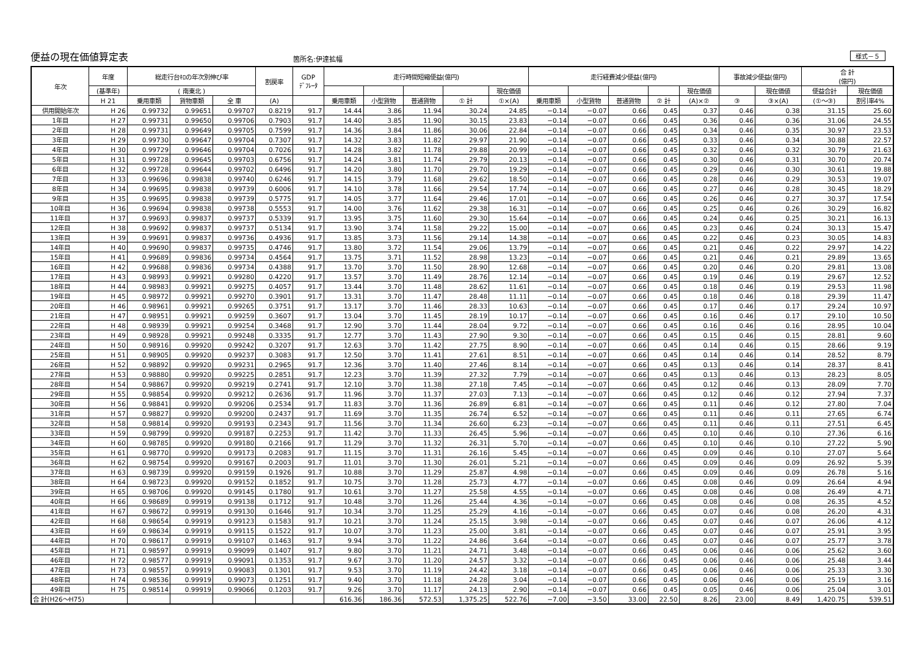便益の現在価値算定表 箇所名:伊達拡幅 様式－５
| 年次 | 年度 | 総走行台ｷﾛの年次別伸び率 | | | 割戻率 | GDP ﾃﾞﾌﾚｰﾀ | 走行時間短縮便益(億円) | | | | | 走行経費減少便益(億円) | | | | | 事故減少便益(億円) | | 合 計 (億円) | |
| --- | --- | --- | --- | --- | --- | --- | --- | --- | --- | --- | --- | --- | --- | --- | --- | --- | --- | --- | --- | --- |
| | (基準年) | ( 南東北 ) | | | | | | | | | 現在価値 | | | | | 現在価値 | | 現在価値 | 便益合計 | 現在価値 |
| | H 21 | 乗用車類 | 貨物車類 | 全 車 | (A) | | 乗用車類 | 小型貨物 | 普通貨物 | ① 計 | ①×(A) | 乗用車類 | 小型貨物 | 普通貨物 | ② 計 | (A)×② | ③ | ③×(A) | (①～③) | 割引率4% |
| 供用開始年次 | H 26 | 0.99732 | 0.99651 | 0.99707 | 0.8219 | 91.7 | 14.44 | 3.86 | 11.94 | 30.24 | 24.85 | −0.14 | −0.07 | 0.66 | 0.45 | 0.37 | 0.46 | 0.38 | 31.15 | 25.60 |
| 1年目 | H 27 | 0.99731 | 0.99650 | 0.99706 | 0.7903 | 91.7 | 14.40 | 3.85 | 11.90 | 30.15 | 23.83 | −0.14 | −0.07 | 0.66 | 0.45 | 0.36 | 0.46 | 0.36 | 31.06 | 24.55 |
| 2年目 | H 28 | 0.99731 | 0.99649 | 0.99705 | 0.7599 | 91.7 | 14.36 | 3.84 | 11.86 | 30.06 | 22.84 | −0.14 | −0.07 | 0.66 | 0.45 | 0.34 | 0.46 | 0.35 | 30.97 | 23.53 |
| 3年目 | H 29 | 0.99730 | 0.99647 | 0.99704 | 0.7307 | 91.7 | 14.32 | 3.83 | 11.82 | 29.97 | 21.90 | −0.14 | −0.07 | 0.66 | 0.45 | 0.33 | 0.46 | 0.34 | 30.88 | 22.57 |
| 4年目 | H 30 | 0.99729 | 0.99646 | 0.99704 | 0.7026 | 91.7 | 14.28 | 3.82 | 11.78 | 29.88 | 20.99 | −0.14 | −0.07 | 0.66 | 0.45 | 0.32 | 0.46 | 0.32 | 30.79 | 21.63 |
| 5年目 | H 31 | 0.99728 | 0.99645 | 0.99703 | 0.6756 | 91.7 | 14.24 | 3.81 | 11.74 | 29.79 | 20.13 | −0.14 | −0.07 | 0.66 | 0.45 | 0.30 | 0.46 | 0.31 | 30.70 | 20.74 |
| 6年目 | H 32 | 0.99728 | 0.99644 | 0.99702 | 0.6496 | 91.7 | 14.20 | 3.80 | 11.70 | 29.70 | 19.29 | −0.14 | −0.07 | 0.66 | 0.45 | 0.29 | 0.46 | 0.30 | 30.61 | 19.88 |
| 7年目 | H 33 | 0.99696 | 0.99838 | 0.99740 | 0.6246 | 91.7 | 14.15 | 3.79 | 11.68 | 29.62 | 18.50 | −0.14 | −0.07 | 0.66 | 0.45 | 0.28 | 0.46 | 0.29 | 30.53 | 19.07 |
| 8年目 | H 34 | 0.99695 | 0.99838 | 0.99739 | 0.6006 | 91.7 | 14.10 | 3.78 | 11.66 | 29.54 | 17.74 | −0.14 | −0.07 | 0.66 | 0.45 | 0.27 | 0.46 | 0.28 | 30.45 | 18.29 |
| 9年目 | H 35 | 0.99695 | 0.99838 | 0.99739 | 0.5775 | 91.7 | 14.05 | 3.77 | 11.64 | 29.46 | 17.01 | −0.14 | −0.07 | 0.66 | 0.45 | 0.26 | 0.46 | 0.27 | 30.37 | 17.54 |
| 10年目 | H 36 | 0.99694 | 0.99838 | 0.99738 | 0.5553 | 91.7 | 14.00 | 3.76 | 11.62 | 29.38 | 16.31 | −0.14 | −0.07 | 0.66 | 0.45 | 0.25 | 0.46 | 0.26 | 30.29 | 16.82 |
| 11年目 | H 37 | 0.99693 | 0.99837 | 0.99737 | 0.5339 | 91.7 | 13.95 | 3.75 | 11.60 | 29.30 | 15.64 | −0.14 | −0.07 | 0.66 | 0.45 | 0.24 | 0.46 | 0.25 | 30.21 | 16.13 |
| 12年目 | H 38 | 0.99692 | 0.99837 | 0.99737 | 0.5134 | 91.7 | 13.90 | 3.74 | 11.58 | 29.22 | 15.00 | −0.14 | −0.07 | 0.66 | 0.45 | 0.23 | 0.46 | 0.24 | 30.13 | 15.47 |
| 13年目 | H 39 | 0.99691 | 0.99837 | 0.99736 | 0.4936 | 91.7 | 13.85 | 3.73 | 11.56 | 29.14 | 14.38 | −0.14 | −0.07 | 0.66 | 0.45 | 0.22 | 0.46 | 0.23 | 30.05 | 14.83 |
| 14年目 | H 40 | 0.99690 | 0.99837 | 0.99735 | 0.4746 | 91.7 | 13.80 | 3.72 | 11.54 | 29.06 | 13.79 | −0.14 | −0.07 | 0.66 | 0.45 | 0.21 | 0.46 | 0.22 | 29.97 | 14.22 |
| 15年目 | H 41 | 0.99689 | 0.99836 | 0.99734 | 0.4564 | 91.7 | 13.75 | 3.71 | 11.52 | 28.98 | 13.23 | −0.14 | −0.07 | 0.66 | 0.45 | 0.21 | 0.46 | 0.21 | 29.89 | 13.65 |
| 16年目 | H 42 | 0.99688 | 0.99836 | 0.99734 | 0.4388 | 91.7 | 13.70 | 3.70 | 11.50 | 28.90 | 12.68 | −0.14 | −0.07 | 0.66 | 0.45 | 0.20 | 0.46 | 0.20 | 29.81 | 13.08 |
| 17年目 | H 43 | 0.98993 | 0.99921 | 0.99280 | 0.4220 | 91.7 | 13.57 | 3.70 | 11.49 | 28.76 | 12.14 | −0.14 | −0.07 | 0.66 | 0.45 | 0.19 | 0.46 | 0.19 | 29.67 | 12.52 |
| 18年目 | H 44 | 0.98983 | 0.99921 | 0.99275 | 0.4057 | 91.7 | 13.44 | 3.70 | 11.48 | 28.62 | 11.61 | −0.14 | −0.07 | 0.66 | 0.45 | 0.18 | 0.46 | 0.19 | 29.53 | 11.98 |
| 19年目 | H 45 | 0.98972 | 0.99921 | 0.99270 | 0.3901 | 91.7 | 13.31 | 3.70 | 11.47 | 28.48 | 11.11 | −0.14 | −0.07 | 0.66 | 0.45 | 0.18 | 0.46 | 0.18 | 29.39 | 11.47 |
| 20年目 | H 46 | 0.98961 | 0.99921 | 0.99265 | 0.3751 | 91.7 | 13.17 | 3.70 | 11.46 | 28.33 | 10.63 | −0.14 | −0.07 | 0.66 | 0.45 | 0.17 | 0.46 | 0.17 | 29.24 | 10.97 |
| 21年目 | H 47 | 0.98951 | 0.99921 | 0.99259 | 0.3607 | 91.7 | 13.04 | 3.70 | 11.45 | 28.19 | 10.17 | −0.14 | −0.07 | 0.66 | 0.45 | 0.16 | 0.46 | 0.17 | 29.10 | 10.50 |
| 22年目 | H 48 | 0.98939 | 0.99921 | 0.99254 | 0.3468 | 91.7 | 12.90 | 3.70 | 11.44 | 28.04 | 9.72 | −0.14 | −0.07 | 0.66 | 0.45 | 0.16 | 0.46 | 0.16 | 28.95 | 10.04 |
| 23年目 | H 49 | 0.98928 | 0.99921 | 0.99248 | 0.3335 | 91.7 | 12.77 | 3.70 | 11.43 | 27.90 | 9.30 | −0.14 | −0.07 | 0.66 | 0.45 | 0.15 | 0.46 | 0.15 | 28.81 | 9.60 |
| 24年目 | H 50 | 0.98916 | 0.99920 | 0.99242 | 0.3207 | 91.7 | 12.63 | 3.70 | 11.42 | 27.75 | 8.90 | −0.14 | −0.07 | 0.66 | 0.45 | 0.14 | 0.46 | 0.15 | 28.66 | 9.19 |
| 25年目 | H 51 | 0.98905 | 0.99920 | 0.99237 | 0.3083 | 91.7 | 12.50 | 3.70 | 11.41 | 27.61 | 8.51 | −0.14 | −0.07 | 0.66 | 0.45 | 0.14 | 0.46 | 0.14 | 28.52 | 8.79 |
| 26年目 | H 52 | 0.98892 | 0.99920 | 0.99231 | 0.2965 | 91.7 | 12.36 | 3.70 | 11.40 | 27.46 | 8.14 | −0.14 | −0.07 | 0.66 | 0.45 | 0.13 | 0.46 | 0.14 | 28.37 | 8.41 |
| 27年目 | H 53 | 0.98880 | 0.99920 | 0.99225 | 0.2851 | 91.7 | 12.23 | 3.70 | 11.39 | 27.32 | 7.79 | −0.14 | −0.07 | 0.66 | 0.45 | 0.13 | 0.46 | 0.13 | 28.23 | 8.05 |
| 28年目 | H 54 | 0.98867 | 0.99920 | 0.99219 | 0.2741 | 91.7 | 12.10 | 3.70 | 11.38 | 27.18 | 7.45 | −0.14 | −0.07 | 0.66 | 0.45 | 0.12 | 0.46 | 0.13 | 28.09 | 7.70 |
| 29年目 | H 55 | 0.98854 | 0.99920 | 0.99212 | 0.2636 | 91.7 | 11.96 | 3.70 | 11.37 | 27.03 | 7.13 | −0.14 | −0.07 | 0.66 | 0.45 | 0.12 | 0.46 | 0.12 | 27.94 | 7.37 |
| 30年目 | H 56 | 0.98841 | 0.99920 | 0.99206 | 0.2534 | 91.7 | 11.83 | 3.70 | 11.36 | 26.89 | 6.81 | −0.14 | −0.07 | 0.66 | 0.45 | 0.11 | 0.46 | 0.12 | 27.80 | 7.04 |
| 31年目 | H 57 | 0.98827 | 0.99920 | 0.99200 | 0.2437 | 91.7 | 11.69 | 3.70 | 11.35 | 26.74 | 6.52 | −0.14 | −0.07 | 0.66 | 0.45 | 0.11 | 0.46 | 0.11 | 27.65 | 6.74 |
| 32年目 | H 58 | 0.98814 | 0.99920 | 0.99193 | 0.2343 | 91.7 | 11.56 | 3.70 | 11.34 | 26.60 | 6.23 | −0.14 | −0.07 | 0.66 | 0.45 | 0.11 | 0.46 | 0.11 | 27.51 | 6.45 |
| 33年目 | H 59 | 0.98799 | 0.99920 | 0.99187 | 0.2253 | 91.7 | 11.42 | 3.70 | 11.33 | 26.45 | 5.96 | −0.14 | −0.07 | 0.66 | 0.45 | 0.10 | 0.46 | 0.10 | 27.36 | 6.16 |
| 34年目 | H 60 | 0.98785 | 0.99920 | 0.99180 | 0.2166 | 91.7 | 11.29 | 3.70 | 11.32 | 26.31 | 5.70 | −0.14 | −0.07 | 0.66 | 0.45 | 0.10 | 0.46 | 0.10 | 27.22 | 5.90 |
| 35年目 | H 61 | 0.98770 | 0.99920 | 0.99173 | 0.2083 | 91.7 | 11.15 | 3.70 | 11.31 | 26.16 | 5.45 | −0.14 | −0.07 | 0.66 | 0.45 | 0.09 | 0.46 | 0.10 | 27.07 | 5.64 |
| 36年目 | H 62 | 0.98754 | 0.99920 | 0.99167 | 0.2003 | 91.7 | 11.01 | 3.70 | 11.30 | 26.01 | 5.21 | −0.14 | −0.07 | 0.66 | 0.45 | 0.09 | 0.46 | 0.09 | 26.92 | 5.39 |
| 37年目 | H 63 | 0.98739 | 0.99920 | 0.99159 | 0.1926 | 91.7 | 10.88 | 3.70 | 11.29 | 25.87 | 4.98 | −0.14 | −0.07 | 0.66 | 0.45 | 0.09 | 0.46 | 0.09 | 26.78 | 5.16 |
| 38年目 | H 64 | 0.98723 | 0.99920 | 0.99152 | 0.1852 | 91.7 | 10.75 | 3.70 | 11.28 | 25.73 | 4.77 | −0.14 | −0.07 | 0.66 | 0.45 | 0.08 | 0.46 | 0.09 | 26.64 | 4.94 |
| 39年目 | H 65 | 0.98706 | 0.99920 | 0.99145 | 0.1780 | 91.7 | 10.61 | 3.70 | 11.27 | 25.58 | 4.55 | −0.14 | −0.07 | 0.66 | 0.45 | 0.08 | 0.46 | 0.08 | 26.49 | 4.71 |
| 40年目 | H 66 | 0.98689 | 0.99919 | 0.99138 | 0.1712 | 91.7 | 10.48 | 3.70 | 11.26 | 25.44 | 4.36 | −0.14 | −0.07 | 0.66 | 0.45 | 0.08 | 0.46 | 0.08 | 26.35 | 4.52 |
| 41年目 | H 67 | 0.98672 | 0.99919 | 0.99130 | 0.1646 | 91.7 | 10.34 | 3.70 | 11.25 | 25.29 | 4.16 | −0.14 | −0.07 | 0.66 | 0.45 | 0.07 | 0.46 | 0.08 | 26.20 | 4.31 |
| 42年目 | H 68 | 0.98654 | 0.99919 | 0.99123 | 0.1583 | 91.7 | 10.21 | 3.70 | 11.24 | 25.15 | 3.98 | −0.14 | −0.07 | 0.66 | 0.45 | 0.07 | 0.46 | 0.07 | 26.06 | 4.12 |
| 43年目 | H 69 | 0.98634 | 0.99919 | 0.99115 | 0.1522 | 91.7 | 10.07 | 3.70 | 11.23 | 25.00 | 3.81 | −0.14 | −0.07 | 0.66 | 0.45 | 0.07 | 0.46 | 0.07 | 25.91 | 3.95 |
| 44年目 | H 70 | 0.98617 | 0.99919 | 0.99107 | 0.1463 | 91.7 | 9.94 | 3.70 | 11.22 | 24.86 | 3.64 | −0.14 | −0.07 | 0.66 | 0.45 | 0.07 | 0.46 | 0.07 | 25.77 | 3.78 |
| 45年目 | H 71 | 0.98597 | 0.99919 | 0.99099 | 0.1407 | 91.7 | 9.80 | 3.70 | 11.21 | 24.71 | 3.48 | −0.14 | −0.07 | 0.66 | 0.45 | 0.06 | 0.46 | 0.06 | 25.62 | 3.60 |
| 46年目 | H 72 | 0.98577 | 0.99919 | 0.99091 | 0.1353 | 91.7 | 9.67 | 3.70 | 11.20 | 24.57 | 3.32 | −0.14 | −0.07 | 0.66 | 0.45 | 0.06 | 0.46 | 0.06 | 25.48 | 3.44 |
| 47年目 | H 73 | 0.98557 | 0.99919 | 0.99083 | 0.1301 | 91.7 | 9.53 | 3.70 | 11.19 | 24.42 | 3.18 | −0.14 | −0.07 | 0.66 | 0.45 | 0.06 | 0.46 | 0.06 | 25.33 | 3.30 |
| 48年目 | H 74 | 0.98536 | 0.99919 | 0.99073 | 0.1251 | 91.7 | 9.40 | 3.70 | 11.18 | 24.28 | 3.04 | −0.14 | −0.07 | 0.66 | 0.45 | 0.06 | 0.46 | 0.06 | 25.19 | 3.16 |
| 49年目 | H 75 | 0.98514 | 0.99919 | 0.99066 | 0.1203 | 91.7 | 9.26 | 3.70 | 11.17 | 24.13 | 2.90 | −0.14 | −0.07 | 0.66 | 0.45 | 0.05 | 0.46 | 0.06 | 25.04 | 3.01 |
| 合 計(H26～H75) | | | | | | | 616.36 | 186.36 | 572.53 | 1,375.25 | 522.76 | −7.00 | −3.50 | 33.00 | 22.50 | 8.26 | 23.00 | 8.49 | 1,420.75 | 539.51 |